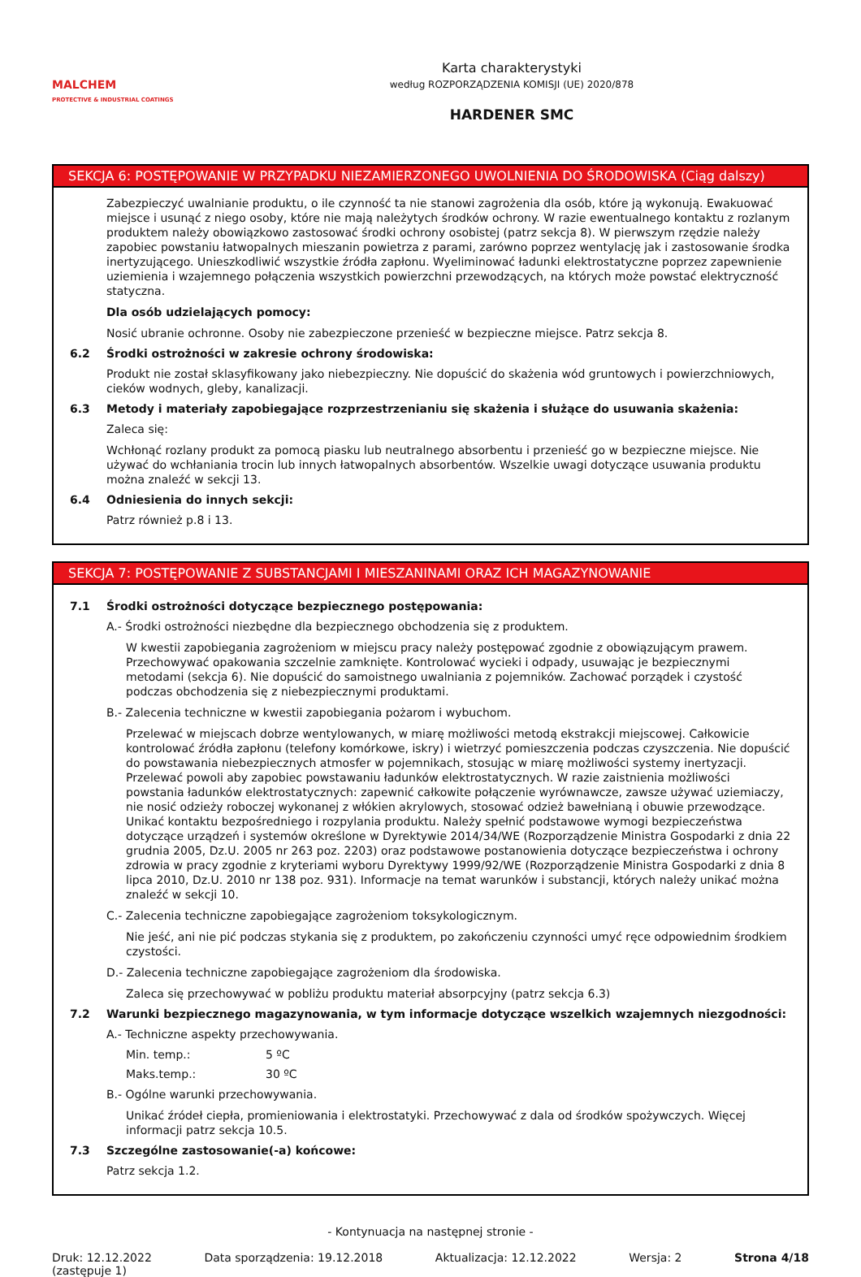MALCHEM
PROTECTIVE & INDUSTRIAL COATINGS
Karta charakterystyki
według ROZPORZĄDZENIA KOMISJI (UE) 2020/878
HARDENER SMC
SEKCJA 6: POSTĘPOWANIE W PRZYPADKU NIEZAMIERZONEGO UWOLNIENIA DO ŚRODOWISKA (Ciąg dalszy)
Zabezpieczyć uwalnianie produktu, o ile czynność ta nie stanowi zagrożenia dla osób, które ją wykonują. Ewakuować miejsce i usunąć z niego osoby, które nie mają należytych środków ochrony. W razie ewentualnego kontaktu z rozlanym produktem należy obowiązkowo zastosować środki ochrony osobistej (patrz sekcja 8). W pierwszym rzędzie należy zapobiec powstaniu łatwopalnych mieszanin powietrza z parami, zarówno poprzez wentylację jak i zastosowanie środka inertyzującego. Unieszkodliwić wszystkie źródła zapłonu. Wyeliminować ładunki elektrostatyczne poprzez zapewnienie uziemienia i wzajemnego połączenia wszystkich powierzchni przewodzących, na których może powstać elektryczność statyczna.
Dla osób udzielających pomocy:
Nosić ubranie ochronne. Osoby nie zabezpieczone przenieść w bezpieczne miejsce. Patrz sekcja 8.
6.2 Środki ostrożności w zakresie ochrony środowiska:
Produkt nie został sklasyfikowany jako niebezpieczny. Nie dopuścić do skażenia wód gruntowych i powierzchniowych, cieków wodnych, gleby, kanalizacji.
6.3 Metody i materiały zapobiegające rozprzestrzenianiu się skażenia i służące do usuwania skażenia:
Zaleca się:
Wchłonąć rozlany produkt za pomocą piasku lub neutralnego absorbentu i przenieść go w bezpieczne miejsce. Nie używać do wchłaniania trocin lub innych łatwopalnych absorbentów. Wszelkie uwagi dotyczące usuwania produktu można znaleźć w sekcji 13.
6.4 Odniesienia do innych sekcji:
Patrz również p.8 i 13.
SEKCJA 7: POSTĘPOWANIE Z SUBSTANCJAMI I MIESZANINAMI ORAZ ICH MAGAZYNOWANIE
7.1 Środki ostrożności dotyczące bezpiecznego postępowania:
A.- Środki ostrożności niezbędne dla bezpiecznego obchodzenia się z produktem.
W kwestii zapobiegania zagrożeniom w miejscu pracy należy postępować zgodnie z obowiązującym prawem. Przechowywać opakowania szczelnie zamknięte. Kontrolować wycieki i odpady, usuwając je bezpiecznymi metodami (sekcja 6). Nie dopuścić do samoistnego uwalniania z pojemników. Zachować porządek i czystość podczas obchodzenia się z niebezpiecznymi produktami.
B.- Zalecenia techniczne w kwestii zapobiegania pożarom i wybuchom.
Przelewać w miejscach dobrze wentylowanych, w miarę możliwości metodą ekstrakcji miejscowej. Całkowicie kontrolować źródła zapłonu (telefony komórkowe, iskry) i wietrzyć pomieszczenia podczas czyszczenia. Nie dopuścić do powstawania niebezpiecznych atmosfer w pojemnikach, stosując w miarę możliwości systemy inertyzacji. Przelewać powoli aby zapobiec powstawaniu ładunków elektrostatycznych. W razie zaistnienia możliwości powstania ładunków elektrostatycznych: zapewnić całkowite połączenie wyrównawcze, zawsze używać uziemiaczy, nie nosić odzieży roboczej wykonanej z włókien akrylowych, stosować odzież bawełnianą i obuwie przewodzące. Unikać kontaktu bezpośredniego i rozpylania produktu. Należy spełnić podstawowe wymogi bezpieczeństwa dotyczące urządzeń i systemów określone w Dyrektywie 2014/34/WE (Rozporządzenie Ministra Gospodarki z dnia 22 grudnia 2005, Dz.U. 2005 nr 263 poz. 2203) oraz podstawowe postanowienia dotyczące bezpieczeństwa i ochrony zdrowia w pracy zgodnie z kryteriami wyboru Dyrektywy 1999/92/WE (Rozporządzenie Ministra Gospodarki z dnia 8 lipca 2010, Dz.U. 2010 nr 138 poz. 931). Informacje na temat warunków i substancji, których należy unikać można znaleźć w sekcji 10.
C.- Zalecenia techniczne zapobiegające zagrożeniom toksykologicznym.
Nie jeść, ani nie pić podczas stykania się z produktem, po zakończeniu czynności umyć ręce odpowiednim środkiem czystości.
D.- Zalecenia techniczne zapobiegające zagrożeniom dla środowiska.
Zaleca się przechowywać w pobliżu produktu materiał absorpcyjny (patrz sekcja 6.3)
7.2 Warunki bezpiecznego magazynowania, w tym informacje dotyczące wszelkich wzajemnych niezgodności:
A.- Techniczne aspekty przechowywania.
Min. temp.: 5 ºC
Maks.temp.: 30 ºC
B.- Ogólne warunki przechowywania.
Unikać źródeł ciepła, promieniowania i elektrostatyki. Przechowywać z dala od środków spożywczych. Więcej informacji patrz sekcja 10.5.
7.3 Szczególne zastosowanie(-a) końcowe:
Patrz sekcja 1.2.
- Kontynuacja na następnej stronie -
Druk: 12.12.2022
(zastępuje 1) Data sporządzenia: 19.12.2018 Aktualizacja: 12.12.2022 Wersja: 2 Strona 4/18